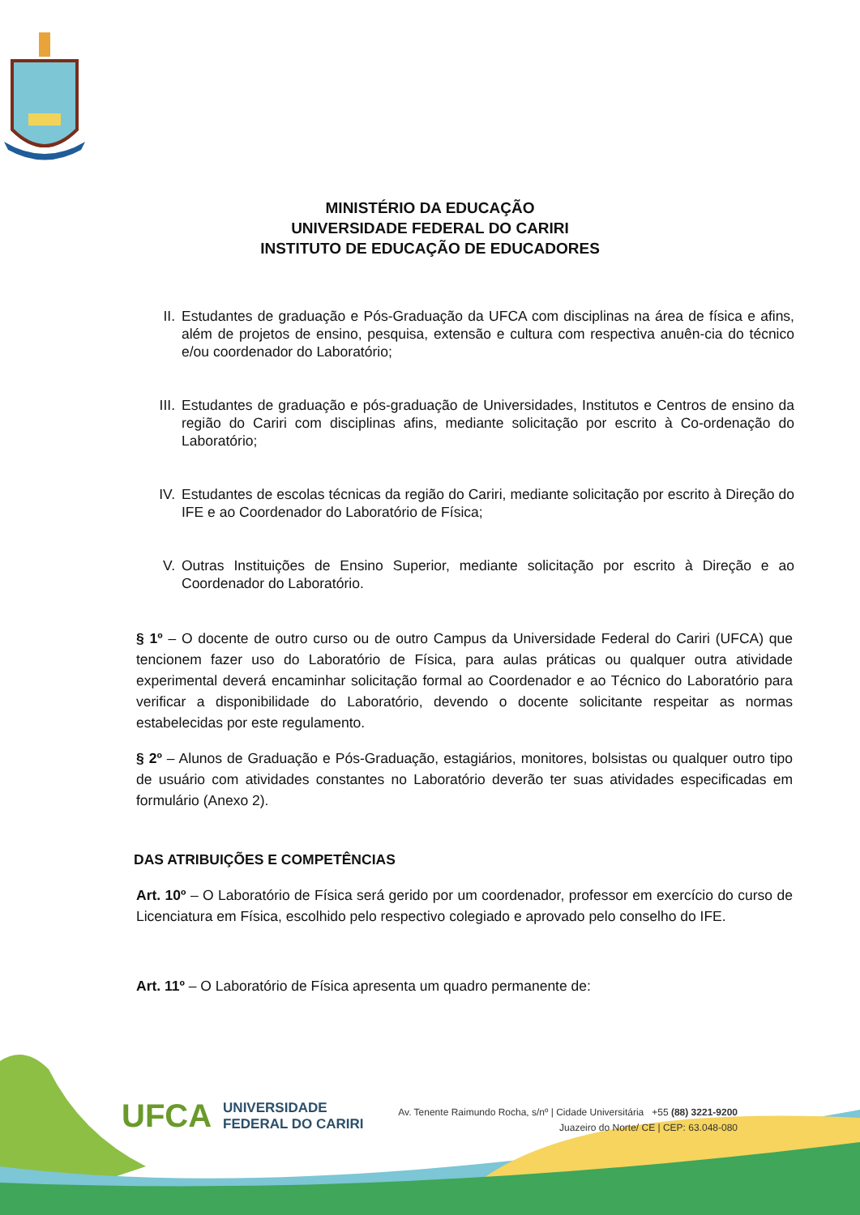MINISTÉRIO DA EDUCAÇÃO
UNIVERSIDADE FEDERAL DO CARIRI
INSTITUTO DE EDUCAÇÃO DE EDUCADORES
II. Estudantes de graduação e Pós-Graduação da UFCA com disciplinas na área de física e afins, além de projetos de ensino, pesquisa, extensão e cultura com respectiva anuên-cia do técnico e/ou coordenador do Laboratório;
III. Estudantes de graduação e pós-graduação de Universidades, Institutos e Centros de ensino da região do Cariri com disciplinas afins, mediante solicitação por escrito à Co-ordenação do Laboratório;
IV. Estudantes de escolas técnicas da região do Cariri, mediante solicitação por escrito à Direção do IFE e ao Coordenador do Laboratório de Física;
V. Outras Instituições de Ensino Superior, mediante solicitação por escrito à Direção e ao Coordenador do Laboratório.
§ 1º – O docente de outro curso ou de outro Campus da Universidade Federal do Cariri (UFCA) que tencionem fazer uso do Laboratório de Física, para aulas práticas ou qualquer outra atividade experimental deverá encaminhar solicitação formal ao Coordenador e ao Técnico do Laboratório para verificar a disponibilidade do Laboratório, devendo o docente solicitante respeitar as normas estabelecidas por este regulamento.
§ 2º – Alunos de Graduação e Pós-Graduação, estagiários, monitores, bolsistas ou qualquer outro tipo de usuário com atividades constantes no Laboratório deverão ter suas atividades especificadas em formulário (Anexo 2).
DAS ATRIBUIÇÕES E COMPETÊNCIAS
Art. 10º – O Laboratório de Física será gerido por um coordenador, professor em exercício do curso de Licenciatura em Física, escolhido pelo respectivo colegiado e aprovado pelo conselho do IFE.
Art. 11º – O Laboratório de Física apresenta um quadro permanente de:
UFCA UNIVERSIDADE
FEDERAL DO CARIRI
Av. Tenente Raimundo Rocha, s/nº | Cidade Universitária +55 (88) 3221-9200
Juazeiro do Norte/ CE | CEP: 63.048-080